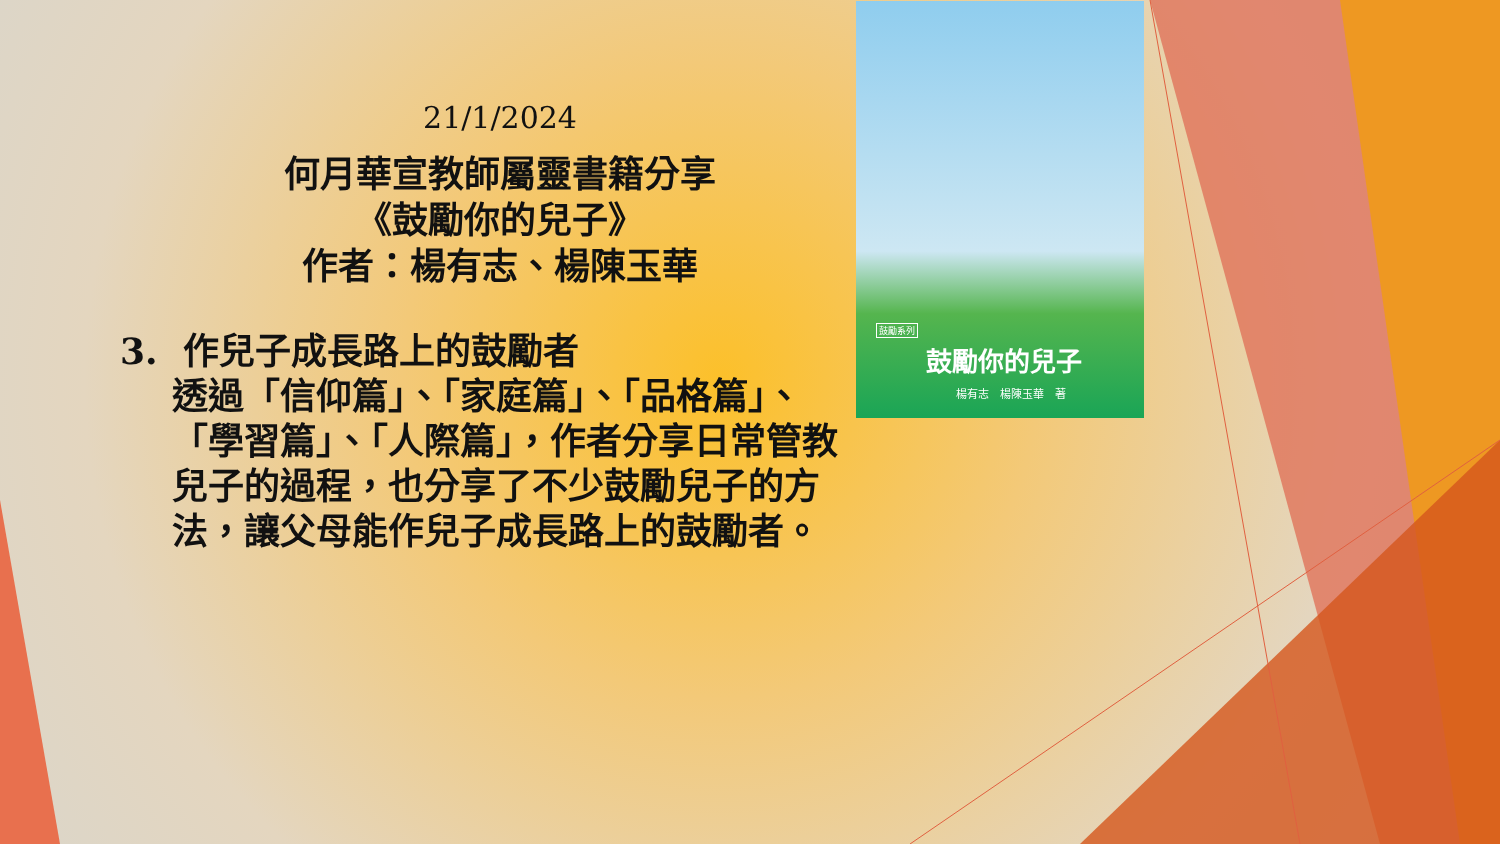鼓勵系列
鼓勵你的兒子
楊有志　楊陳玉華　著
21/1/2024
何月華宣教師屬靈書籍分享
《鼓勵你的兒子》
作者：楊有志、楊陳玉華
3. 作兒子成長路上的鼓勵者
透過「信仰篇」、「家庭篇」、「品格篇」、「學習篇」、「人際篇」，作者分享日常管教兒子的過程，也分享了不少鼓勵兒子的方法，讓父母能作兒子成長路上的鼓勵者。